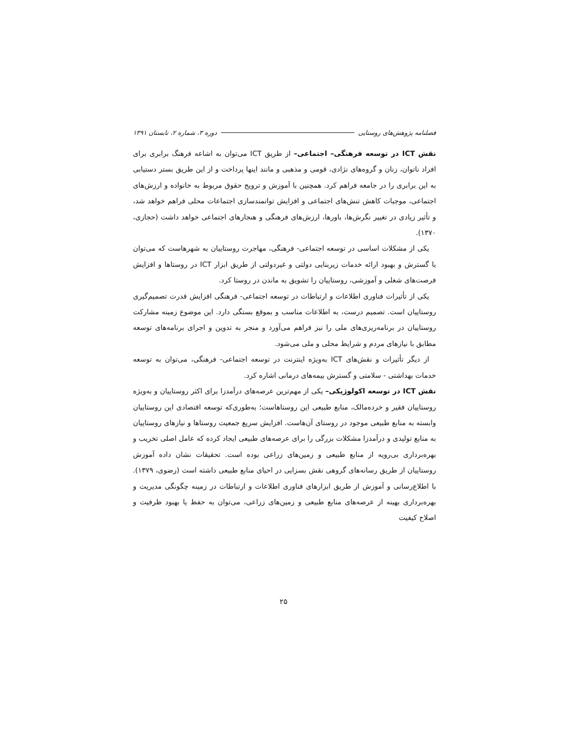فصلنامه پژوهش‌های روستایی دوره ۳، شماره ۲، تابستان ۱۳۹۱
نقش ICT در توسعه فرهنگی– اجتماعی– از طریق ICT می‌توان به اشاعه فرهنگ برابری برای افراد ناتوان، زنان و گروه‌های نژادی، قومی و مذهبی و مانند اینها پرداخت و از این طریق بستر دستیابی به این برابری را در جامعه فراهم کرد. همچنین با آموزش و ترویج حقوق مربوط به خانواده و ارزش‌های اجتماعی، موجبات کاهش تنش‌های اجتماعی و افزایش توانمندسازی اجتماعات محلی فراهم خواهد شد، و تأثیر زیادی در تغییر نگرش‌ها، باورها، ارزش‌های فرهنگی و هنجارهای اجتماعی خواهد داشت (حجازی، ۱۳۷۰).
یکی از مشکلات اساسی در توسعه اجتماعی- فرهنگی، مهاجرت روستاییان به شهرهاست که می‌توان با گسترش و بهبود ارائه خدمات زیربنایی دولتی و غیردولتی از طریق ابزار ICT در روستاها و افزایش فرصت‌های شغلی و آموزشی، روستاییان را تشویق به ماندن در روستا کرد.
یکی از تأثیرات فناوری اطلاعات و ارتباطات در توسعه اجتماعی- فرهنگی افزایش قدرت تصمیم‌گیری روستاییان است. تصمیم درست، به اطلاعات مناسب و بموقع بستگی دارد. این موضوع زمینه مشارکت روستاییان در برنامه‌ریزی‌های ملی را نیز فراهم می‌آورد و منجر به تدوین و اجرای برنامه‌های توسعه مطابق با نیازهای مردم و شرایط محلی و ملی می‌شود.
از دیگر تأثیرات و نقش‌های ICT به‌ویژه اینترنت در توسعه اجتماعی- فرهنگی، می‌توان به توسعه خدمات بهداشتی - سلامتی و گسترش بیمه‌های درمانی اشاره کرد.
نقش ICT در توسعه اکولوژیکی– یکی از مهم‌ترین عرصه‌های درآمدزا برای اکثر روستاییان و به‌ویژه روستاییان فقیر و خرده‌مالک، منابع طبیعی این روستاهاست؛ به‌طوری‌که توسعه اقتصادی این روستاییان وابسته به منابع طبیعی موجود در روستای آن‌هاست. افزایش سریع جمعیت روستاها و نیازهای روستاییان به منابع تولیدی و درآمدزا مشکلات بزرگی را برای عرصه‌های طبیعی ایجاد کرده که عامل اصلی تخریب و بهره‌برداری بی‌رویه از منابع طبیعی و زمین‌های زراعی بوده است. تحقیقات نشان داده آموزش روستاییان از طریق رسانه‌های گروهی نقش بسزایی در احیای منابع طبیعی داشته است (رضوی، ۱۳۷۹). با اطلاع‌رسانی و آموزش از طریق ابزارهای فناوری اطلاعات و ارتباطات در زمینه چگونگی مدیریت و بهره‌برداری بهینه از عرصه‌های منابع طبیعی و زمین‌های زراعی، می‌توان به حفظ یا بهبود ظرفیت و اصلاح کیفیت
۲۵